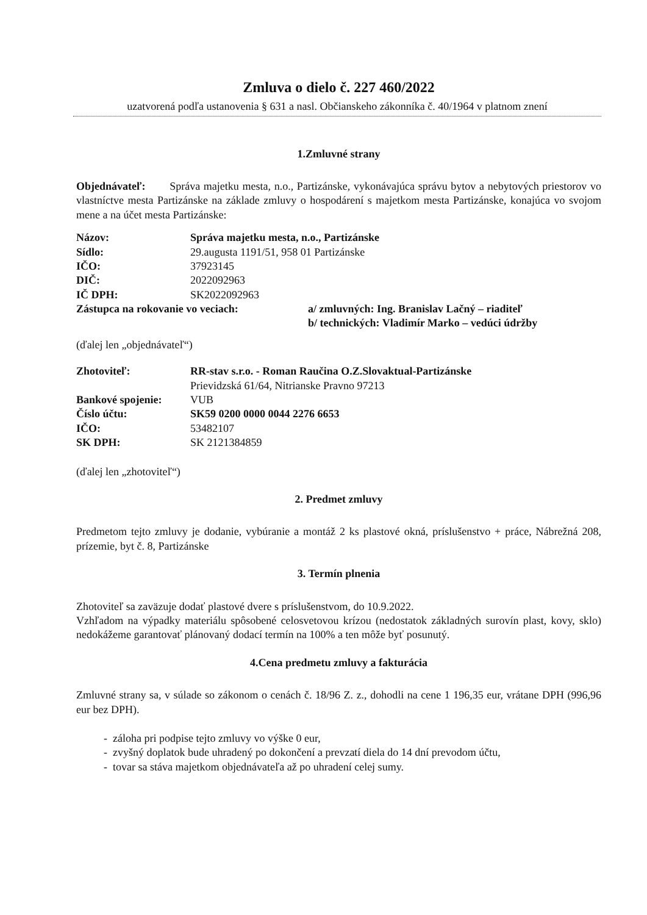Zmluva o dielo č. 227 460/2022
uzatvorená podľa ustanovenia § 631 a nasl. Občianskeho zákonníka č. 40/1964 v platnom znení
1.Zmluvné strany
Objednávateľ: Správa majetku mesta, n.o., Partizánske, vykonávajúca správu bytov a nebytových priestorov vo vlastníctve mesta Partizánske na základe zmluvy o hospodárení s majetkom mesta Partizánske, konajúca vo svojom mene a na účet mesta Partizánske:
Názov: Správa majetku mesta, n.o., Partizánske
Sídlo: 29.augusta 1191/51, 958 01 Partizánske
IČO: 37923145
DIČ: 2022092963
IČ DPH: SK2022092963
Zástupca na rokovanie vo veciach: a/ zmluvných: Ing. Branislav Lačný – riaditeľ
b/ technických: Vladimír Marko – vedúci údržby
(ďalej len „objednávateľ“)
Zhotoviteľ: RR-stav s.r.o. - Roman Raučina O.Z.Slovaktual-Partizánske
Prievidzská 61/64, Nitrianske Pravno 97213
Bankové spojenie: VUB
Číslo účtu: SK59 0200 0000 0044 2276 6653
IČO: 53482107
SK DPH: SK 2121384859
(ďalej len „zhotoviteľ“)
2. Predmet zmluvy
Predmetom tejto zmluvy je dodanie, vybúranie a montáž 2 ks plastové okná, príslušenstvo + práce, Nábrežná 208, prízemie, byt č. 8, Partizánske
3. Termín plnenia
Zhotoviteľ sa zaväzuje dodať plastové dvere s príslušenstvom, do 10.9.2022.
Vzhľadom na výpadky materiálu spôsobené celosvetovou krízou (nedostatok základných surovín plast, kovy, sklo) nedokážeme garantovať plánovaný dodací termín na 100% a ten môže byť posunutý.
4.Cena predmetu zmluvy a fakturácia
Zmluvné strany sa, v súlade so zákonom o cenách č. 18/96 Z. z., dohodli na cene 1 196,35 eur, vrátane DPH (996,96 eur bez DPH).
- záloha pri podpise tejto zmluvy vo výške 0 eur,
- zvyšný doplatok bude uhradený po dokončení a prevzatí diela do 14 dní prevodom účtu,
- tovar sa stáva majetkom objednávateľa až po uhradení celej sumy.